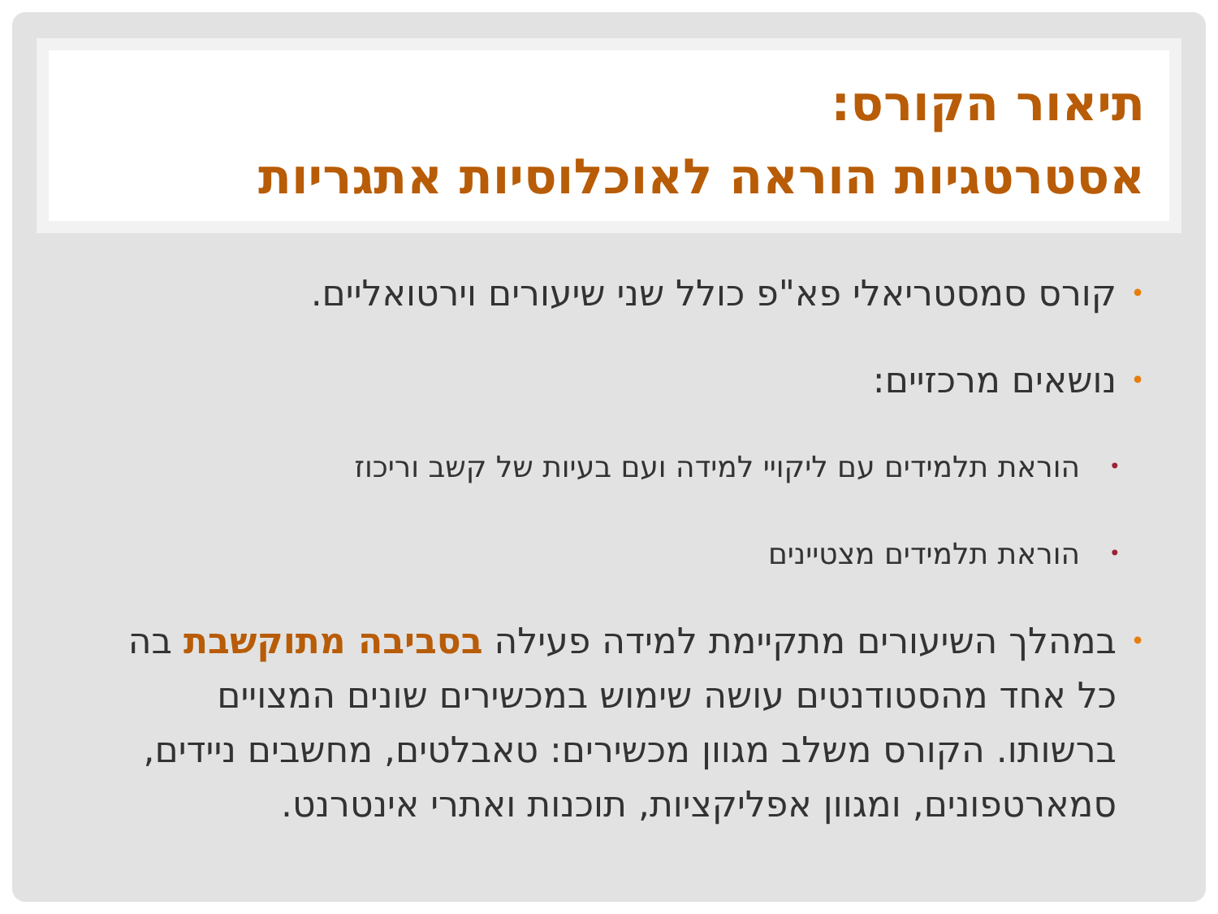תיאור הקורס:
אסטרטגיות הוראה לאוכלוסיות אתגריות
• קורס סמסטריאלי פא"פ כולל שני שיעורים וירטואליים.
• נושאים מרכזיים:
• הוראת תלמידים עם ליקויי למידה ועם בעיות של קשב וריכוז
• הוראת תלמידים מצטיינים
• במהלך השיעורים מתקיימת למידה פעילה בסביבה מתוקשבת בה כל אחד מהסטודנטים עושה שימוש במכשירים שונים המצויים ברשותו. הקורס משלב מגוון מכשירים: טאבלטים, מחשבים ניידים, סמארטפונים, ומגוון אפליקציות, תוכנות ואתרי אינטרנט.